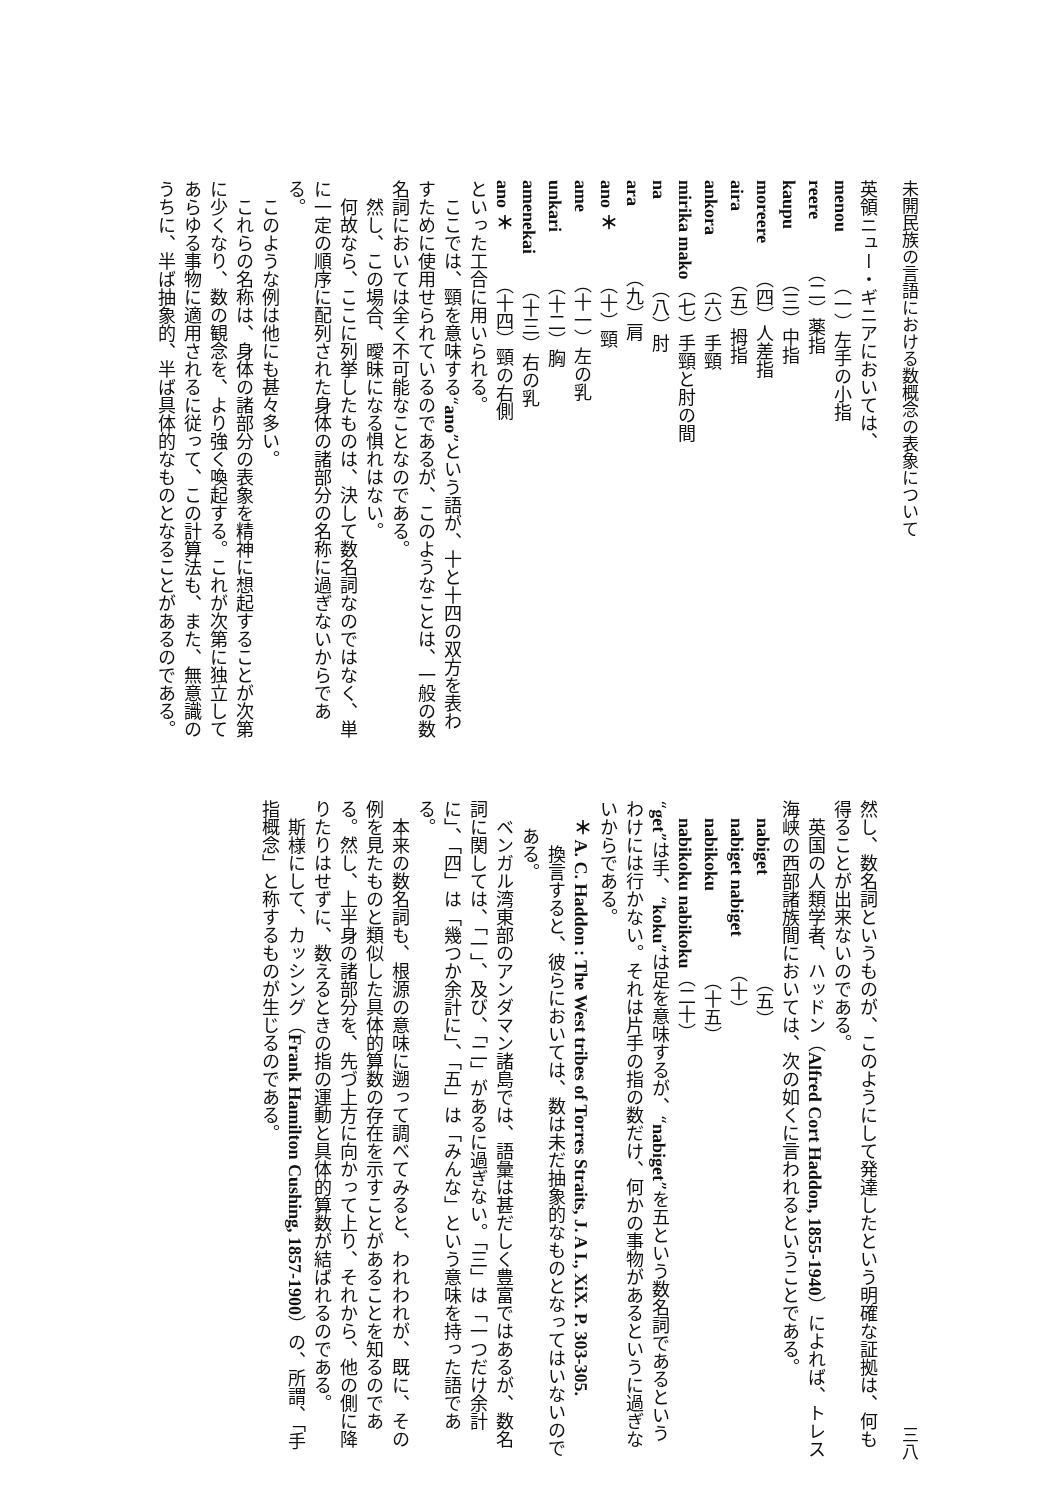未開民族の言語における数概念の表象について
英領ニュー・ギニアにおいては、
menou　　　（一）左手の小指
reere　　　（二）薬指
kaupu　　　（三）中指
moreere　　（四）人差指
aira　　　　（五）拇指
ankora　　　（六）手頸
mirika mako（七）手頸と肘の間
na　　　　　（八）肘
ara　　　　（九）肩
ano ＊　　　（十）頸
ame　　　　（十一）左の乳
unkari　　　（十二）胸
amenekai　　（十三）右の乳
ano ＊　　　（十四）頸の右側
といった工合に用いられる。
ここでは、頸を意味する“ano”という語が、十と十四の双方を表わすために使用せられているのであるが、このようなことは、一般の数名詞においては全く不可能なことなのである。
然し、この場合、曖昧になる惧れはない。
何故なら、ここに列挙したものは、決して数名詞なのではなく、単に一定の順序に配列された身体の諸部分の名称に過ぎないからである。
このような例は他にも甚々多い。
これらの名称は、身体の諸部分の表象を精神に想起することが次第に少くなり、数の観念を、より強く喚起する。これが次第に独立してあらゆる事物に適用されるに従って、この計算法も、また、無意識のうちに、半ば抽象的、半ば具体的なものとなることがあるのである。
三八
然し、数名詞というものが、このようにして発達したという明確な証拠は、何も得ることが出来ないのである。
英国の人類学者、ハッドン（Alfred Cort Haddon, 1855-1940）によれば、トレス海峡の西部諸族間においては、次の如くに言われるということである。
　nabiget　　　　　　（五）
　nabiget nabiget　　（十）
　nabikoku　　　　　（十五）
　nabikoku nabikoku（二十）
“get”は手、“koku”は足を意味するが、“nabiget”を五という数名詞であるというわけには行かない。それは片手の指の数だけ、何かの事物があるというに過ぎないからである。
＊ A. C. Haddon : The West tribes of Torres Straits, J. A I., XiX. P. 303-305.
換言すると、彼らにおいては、数は未だ抽象的なものとなってはいないのである。
ベンガル湾東部のアンダマン諸島では、語彙は甚だしく豊富ではあるが、数名詞に関しては、「一」、及び、「二」があるに過ぎない。「三」は「一つだけ余計に」、「四」は「幾つか余計に」、「五」は「みんな」という意味を持った語である。
本来の数名詞も、根源の意味に遡って調べてみると、われわれが、既に、その例を見たものと類似した具体的算数の存在を示すことがあることを知るのである。然し、上半身の諸部分を、先づ上方に向かって上り、それから、他の側に降りたりはせずに、数えるときの指の運動と具体的算数が結ばれるのである。
斯様にして、カッシング（Frank Hamilton Cushing, 1857-1900）の、所謂、「手指概念」と称するものが生じるのである。